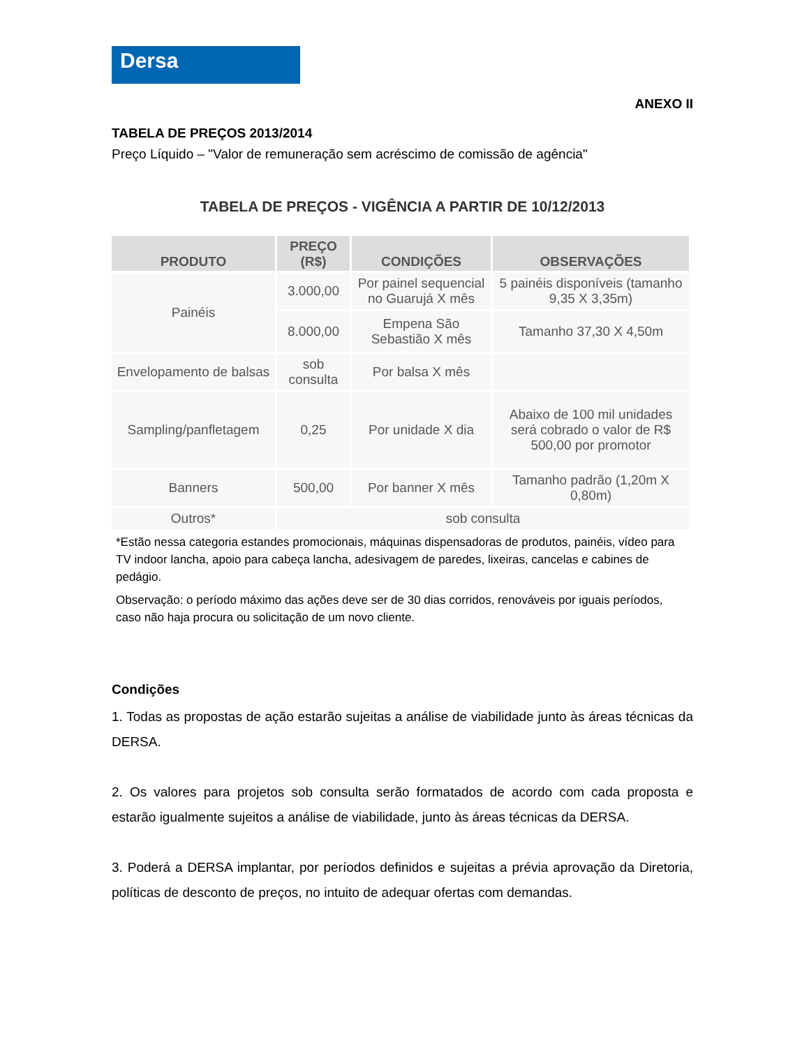Dersa
ANEXO II
TABELA DE PREÇOS 2013/2014
Preço Líquido – "Valor de remuneração sem acréscimo de comissão de agência"
TABELA DE PREÇOS - VIGÊNCIA A PARTIR DE 10/12/2013
| PRODUTO | PREÇO (R$) | CONDIÇÕES | OBSERVAÇÕES |
| --- | --- | --- | --- |
| Painéis | 3.000,00 | Por painel sequencial no Guarujá X mês | 5 painéis disponíveis (tamanho 9,35 X 3,35m) |
| | 8.000,00 | Empena São Sebastião X mês | Tamanho 37,30 X 4,50m |
| Envelopamento de balsas | sob consulta | Por balsa X mês | |
| Sampling/panfletagem | 0,25 | Por unidade X dia | Abaixo de 100 mil unidades será cobrado o valor de R$ 500,00 por promotor |
| Banners | 500,00 | Por banner X mês | Tamanho padrão (1,20m X 0,80m) |
| Outros* | sob consulta | | |
*Estão nessa categoria estandes promocionais, máquinas dispensadoras de produtos, painéis, vídeo para TV indoor lancha, apoio para cabeça lancha, adesivagem de paredes, lixeiras, cancelas e cabines de pedágio.
Observação: o período máximo das ações deve ser de 30 dias corridos, renováveis por iguais períodos, caso não haja procura ou solicitação de um novo cliente.
Condições
1. Todas as propostas de ação estarão sujeitas a análise de viabilidade junto às áreas técnicas da DERSA.
2. Os valores para projetos sob consulta serão formatados de acordo com cada proposta e estarão igualmente sujeitos a análise de viabilidade, junto às áreas técnicas da DERSA.
3. Poderá a DERSA implantar, por períodos definidos e sujeitas a prévia aprovação da Diretoria, políticas de desconto de preços, no intuito de adequar ofertas com demandas.